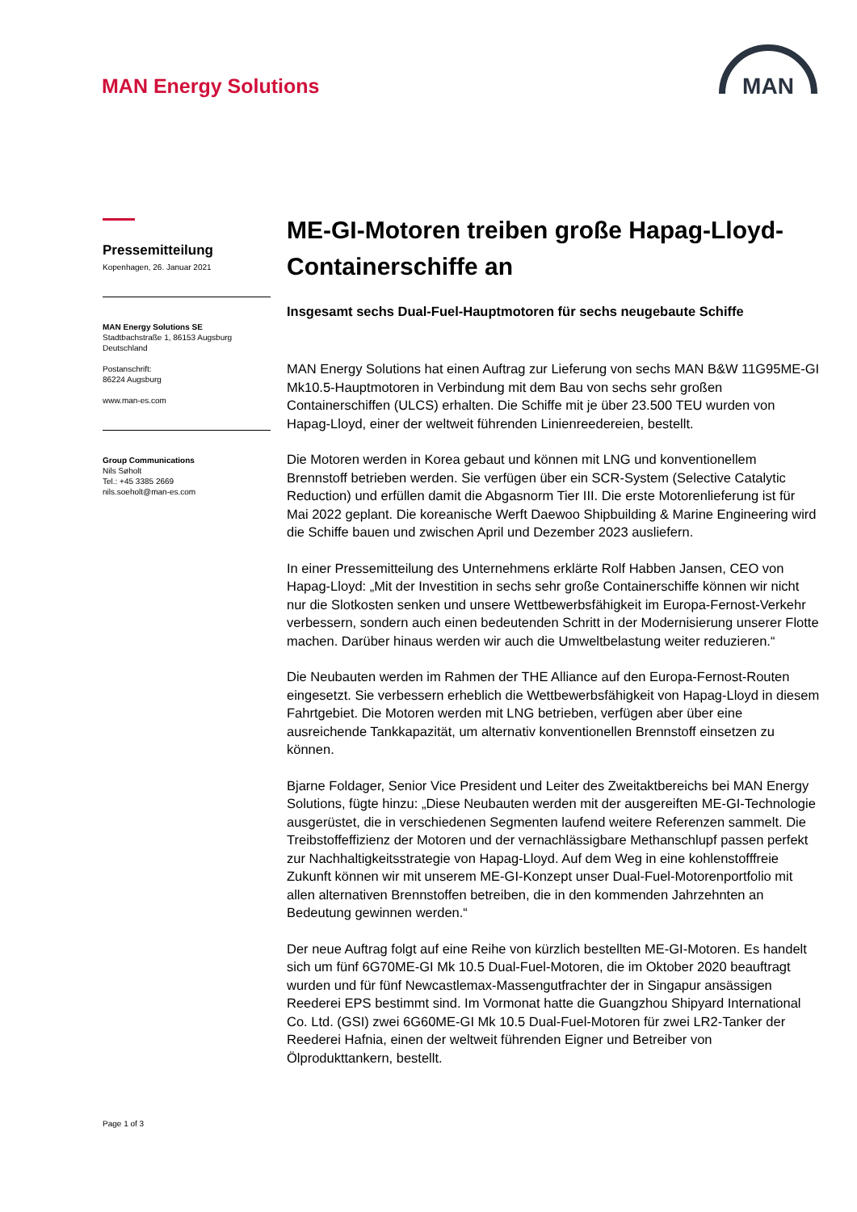MAN Energy Solutions
MAN
Pressemitteilung
Kopenhagen, 26. Januar 2021
MAN Energy Solutions SE
Stadtbachstraße 1, 86153 Augsburg
Deutschland
Postanschrift:
86224 Augsburg
www.man-es.com
Group Communications
Nils Søholt
Tel.: +45 3385 2669
nils.soeholt@man-es.com
ME-GI-Motoren treiben große Hapag-Lloyd-Containerschiffe an
Insgesamt sechs Dual-Fuel-Hauptmotoren für sechs neugebaute Schiffe
MAN Energy Solutions hat einen Auftrag zur Lieferung von sechs MAN B&W 11G95ME-GI Mk10.5-Hauptmotoren in Verbindung mit dem Bau von sechs sehr großen Containerschiffen (ULCS) erhalten. Die Schiffe mit je über 23.500 TEU wurden von Hapag-Lloyd, einer der weltweit führenden Linienreedereien, bestellt.
Die Motoren werden in Korea gebaut und können mit LNG und konventionellem Brennstoff betrieben werden. Sie verfügen über ein SCR-System (Selective Catalytic Reduction) und erfüllen damit die Abgasnorm Tier III. Die erste Motorenlieferung ist für Mai 2022 geplant. Die koreanische Werft Daewoo Shipbuilding & Marine Engineering wird die Schiffe bauen und zwischen April und Dezember 2023 ausliefern.
In einer Pressemitteilung des Unternehmens erklärte Rolf Habben Jansen, CEO von Hapag-Lloyd: „Mit der Investition in sechs sehr große Containerschiffe können wir nicht nur die Slotkosten senken und unsere Wettbewerbsfähigkeit im Europa-Fernost-Verkehr verbessern, sondern auch einen bedeutenden Schritt in der Modernisierung unserer Flotte machen. Darüber hinaus werden wir auch die Umweltbelastung weiter reduzieren.“
Die Neubauten werden im Rahmen der THE Alliance auf den Europa-Fernost-Routen eingesetzt. Sie verbessern erheblich die Wettbewerbsfähigkeit von Hapag-Lloyd in diesem Fahrtgebiet. Die Motoren werden mit LNG betrieben, verfügen aber über eine ausreichende Tankkapazität, um alternativ konventionellen Brennstoff einsetzen zu können.
Bjarne Foldager, Senior Vice President und Leiter des Zweitaktbereichs bei MAN Energy Solutions, fügte hinzu: „Diese Neubauten werden mit der ausgereiften ME-GI-Technologie ausgerüstet, die in verschiedenen Segmenten laufend weitere Referenzen sammelt. Die Treibstoffeffizienz der Motoren und der vernachlässigbare Methanschlupf passen perfekt zur Nachhaltigkeitsstrategie von Hapag-Lloyd. Auf dem Weg in eine kohlenstofffreie Zukunft können wir mit unserem ME-GI-Konzept unser Dual-Fuel-Motorenportfolio mit allen alternativen Brennstoffen betreiben, die in den kommenden Jahrzehnten an Bedeutung gewinnen werden.“
Der neue Auftrag folgt auf eine Reihe von kürzlich bestellten ME-GI-Motoren. Es handelt sich um fünf 6G70ME-GI Mk 10.5 Dual-Fuel-Motoren, die im Oktober 2020 beauftragt wurden und für fünf Newcastlemax-Massengutfrachter der in Singapur ansässigen Reederei EPS bestimmt sind. Im Vormonat hatte die Guangzhou Shipyard International Co. Ltd. (GSI) zwei 6G60ME-GI Mk 10.5 Dual-Fuel-Motoren für zwei LR2-Tanker der Reederei Hafnia, einen der weltweit führenden Eigner und Betreiber von Ölprodukttankern, bestellt.
Page 1 of 3